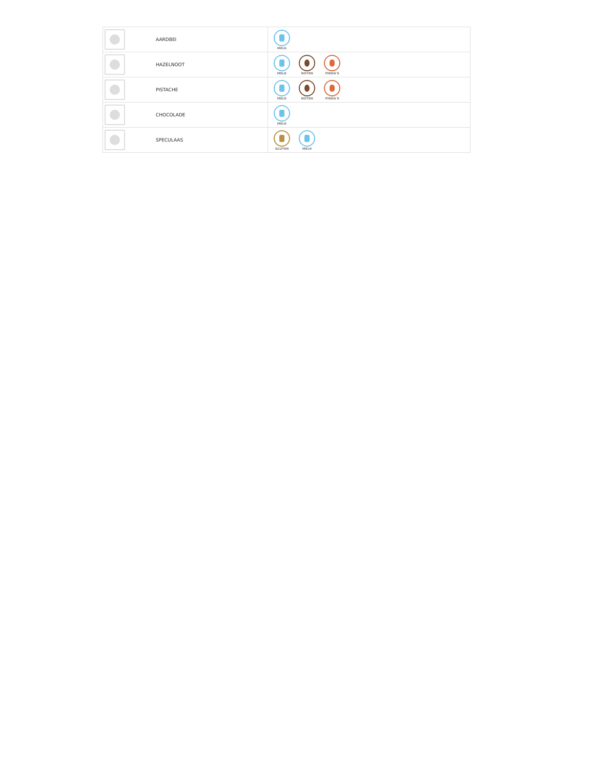| | AARDBEI | MELK |
| | HAZELNOOT | MELK NOTEN PINDA'S |
| | PISTACHE | MELK NOTEN PINDA'S |
| | CHOCOLADE | MELK |
| | SPECULAAS | GLUTEN MELK |